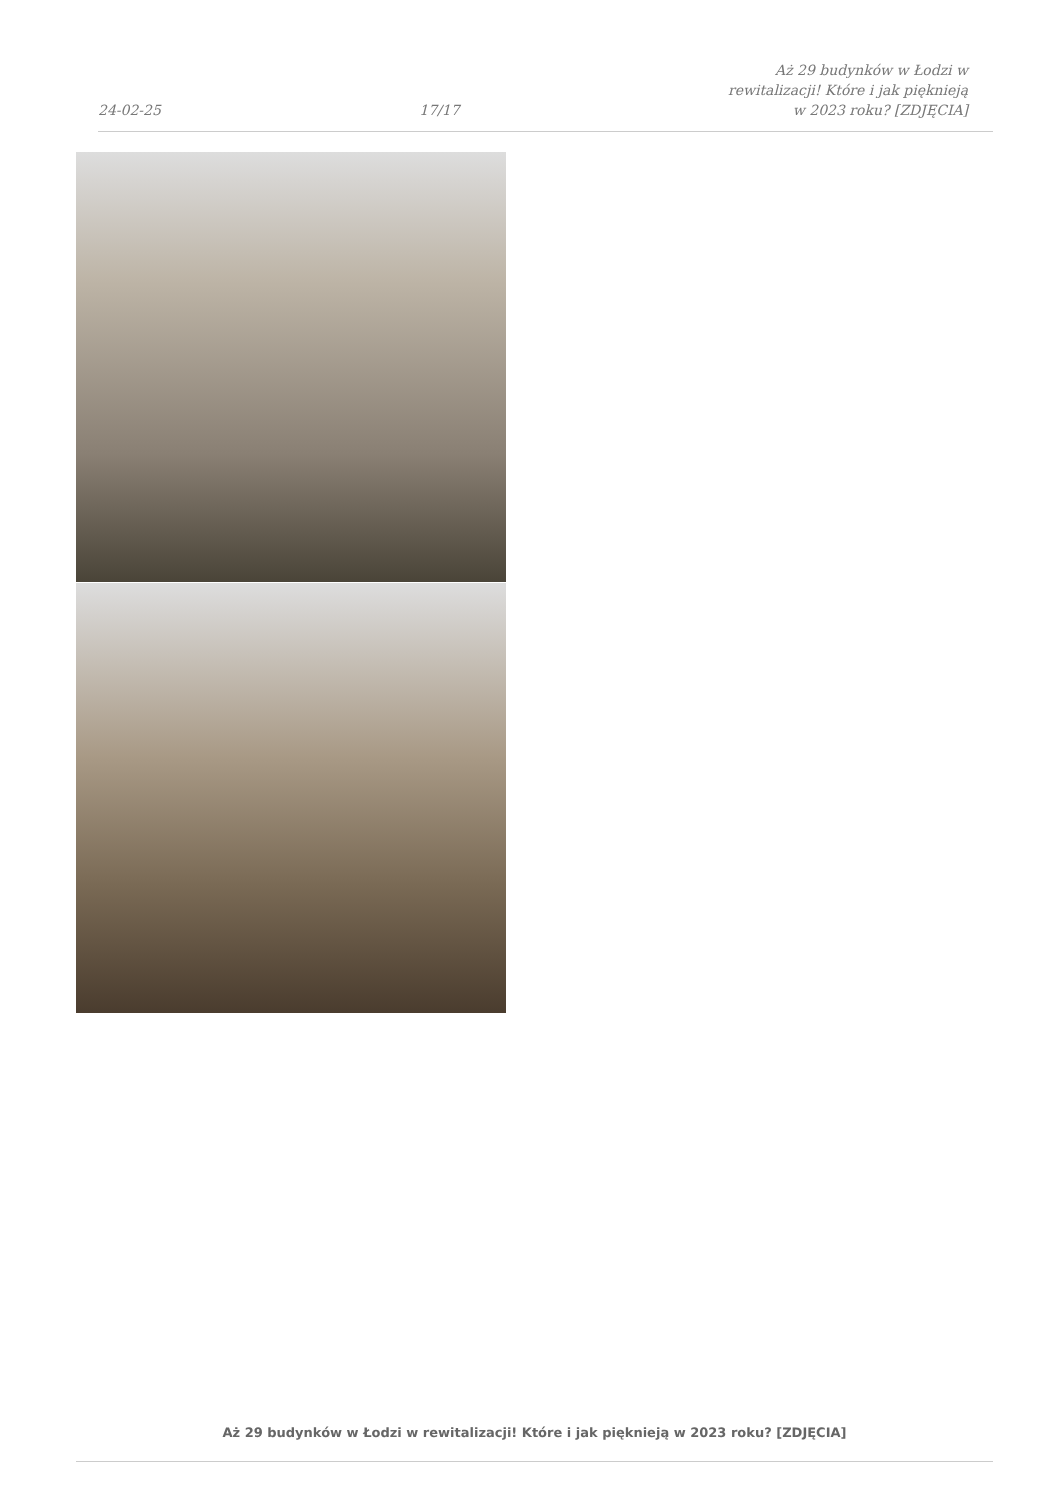24-02-25 17/17 Aż 29 budynków w Łodzi w rewitalizacji! Które i jak pięknieją w 2023 roku? [ZDJĘCIA]
Aż 29 budynków w Łodzi w rewitalizacji! Które i jak pięknieją w 2023 roku? [ZDJĘCIA]